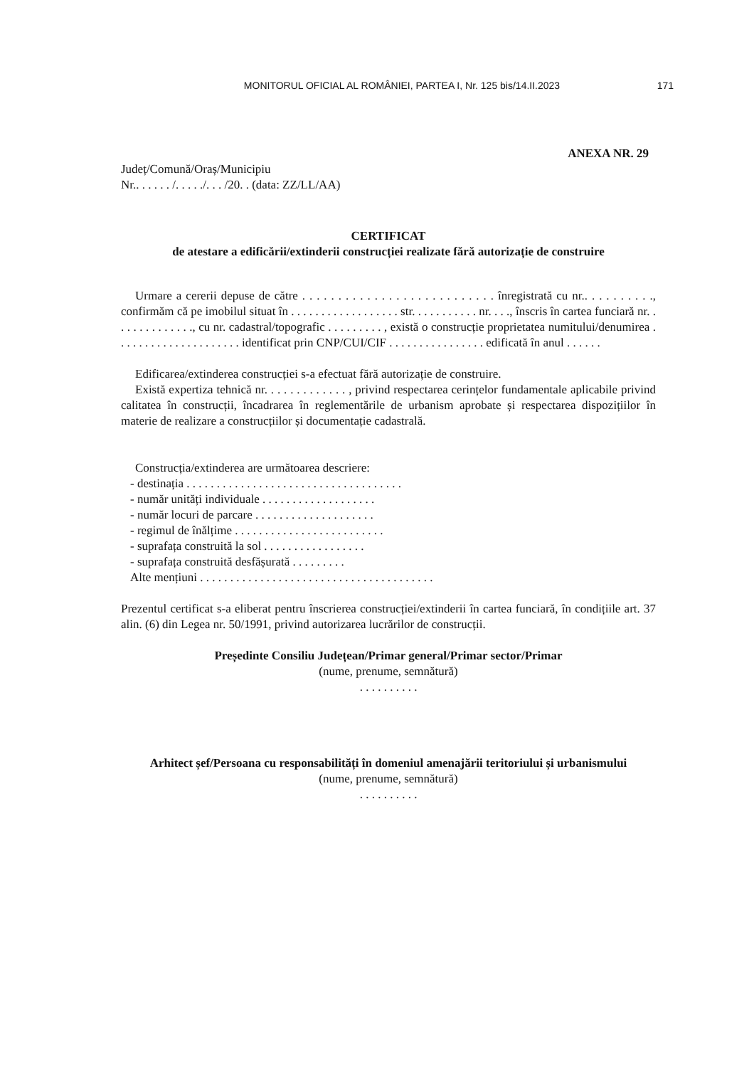MONITORUL OFICIAL AL ROMÂNIEI, PARTEA I, Nr. 125 bis/14.II.2023
171
ANEXA NR. 29
Județ/Comună/Oraș/Municipiu
Nr.. . . . . . /. . . . ./. . . /20. . (data: ZZ/LL/AA)
CERTIFICAT
de atestare a edificării/extinderii construcției realizate fără autorizație de construire
Urmare a cererii depuse de către . . . . . . . . . . . . . . . . . . . . . . . . . . . înregistrată cu nr.. . . . . . . . . ., confirmăm că pe imobilul situat în . . . . . . . . . . . . . . . . . . str. . . . . . . . . . . nr. . . ., înscris în cartea funciară nr. . . . . . . . . . . . . ., cu nr. cadastral/topografic . . . . . . . . . , există o construcție proprietatea numitului/denumirea . . . . . . . . . . . . . . . . . . . . . identificat prin CNP/CUI/CIF . . . . . . . . . . . . . . . . edificată în anul . . . . . .
Edificarea/extinderea construcției s-a efectuat fără autorizație de construire.
Există expertiza tehnică nr. . . . . . . . . . . . . , privind respectarea cerințelor fundamentale aplicabile privind calitatea în construcții, încadrarea în reglementările de urbanism aprobate și respectarea dispozițiilor în materie de realizare a construcțiilor și documentație cadastrală.
Construcția/extinderea are următoarea descriere:
- destinația . . . . . . . . . . . . . . . . . . . . . . . . . . . . . . . . . . . .
- număr unități individuale . . . . . . . . . . . . . . . . . . .
- număr locuri de parcare . . . . . . . . . . . . . . . . . . . .
- regimul de înălțime . . . . . . . . . . . . . . . . . . . . . . . . .
- suprafața construită la sol . . . . . . . . . . . . . . . . .
- suprafața construită desfășurată . . . . . . . . .
Alte mențiuni . . . . . . . . . . . . . . . . . . . . . . . . . . . . . . . . . . . . . . .
Prezentul certificat s-a eliberat pentru înscrierea construcției/extinderii în cartea funciară, în condițiile art. 37 alin. (6) din Legea nr. 50/1991, privind autorizarea lucrărilor de construcții.
Președinte Consiliu Județean/Primar general/Primar sector/Primar
(nume, prenume, semnătură)
. . . . . . . . . .
Arhitect șef/Persoana cu responsabilități în domeniul amenajării teritoriului și urbanismului
(nume, prenume, semnătură)
. . . . . . . . . .